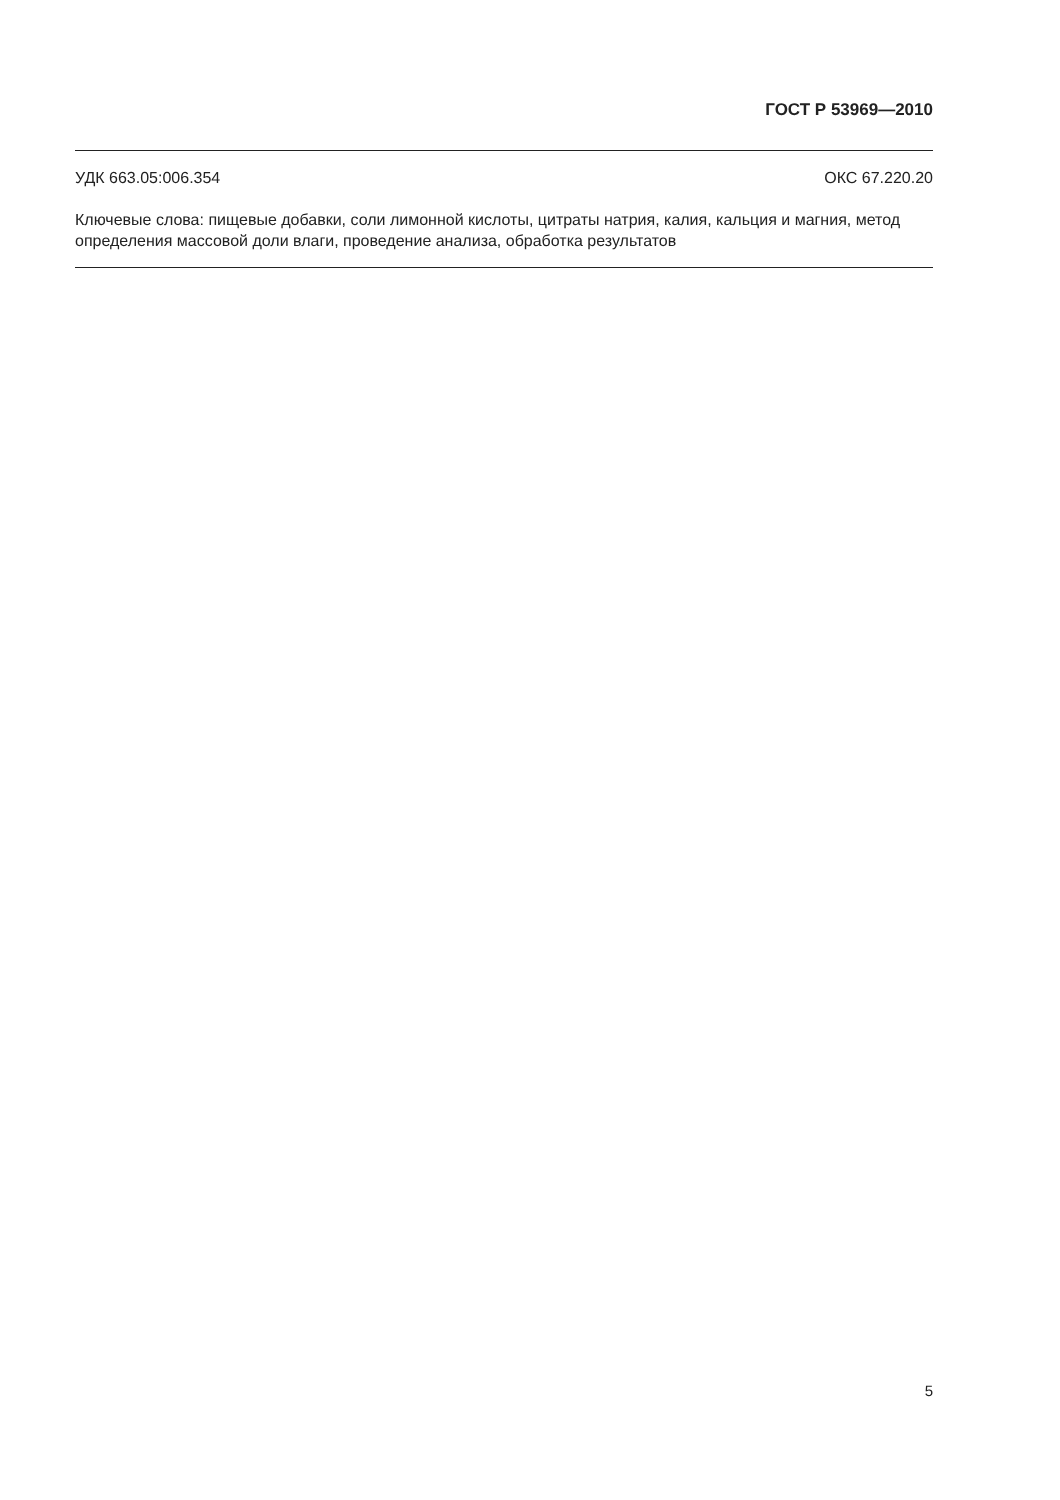ГОСТ Р 53969—2010
УДК 663.05:006.354 ОКС 67.220.20
Ключевые слова: пищевые добавки, соли лимонной кислоты, цитраты натрия, калия, кальция и магния, метод определения массовой доли влаги, проведение анализа, обработка результатов
5